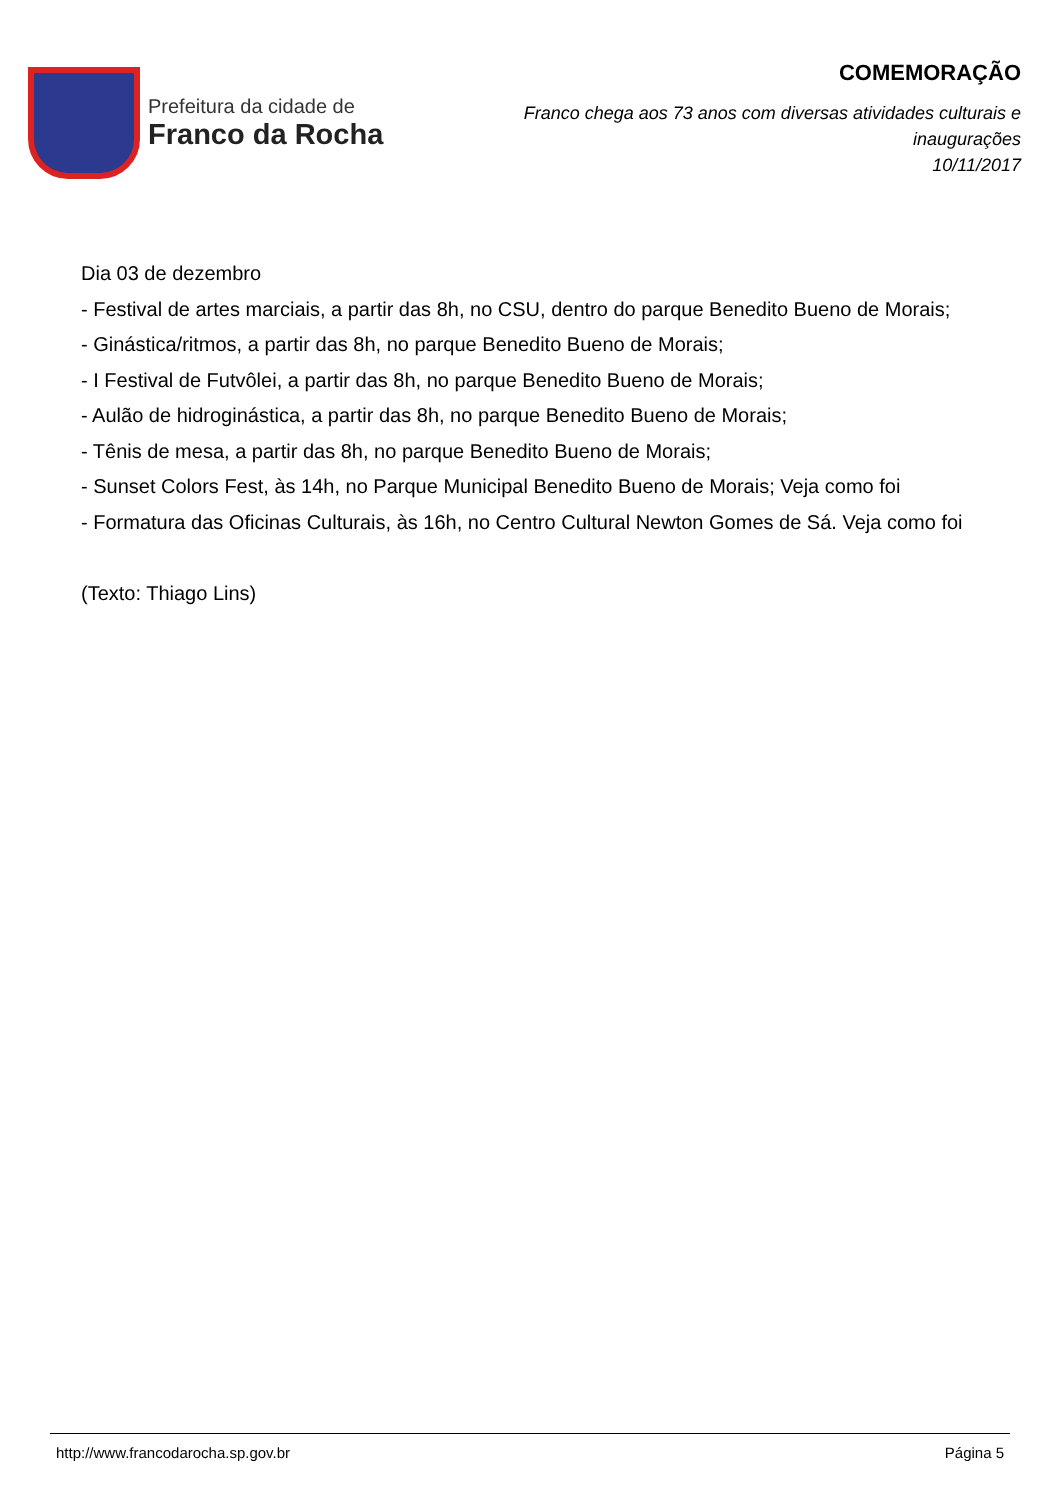Prefeitura da cidade de
Franco da Rocha
COMEMORAÇÃO
Franco chega aos 73 anos com diversas atividades culturais e inaugurações
10/11/2017
Dia 03 de dezembro
- Festival de artes marciais, a partir das 8h, no CSU, dentro do parque Benedito Bueno de Morais;
- Ginástica/ritmos, a partir das 8h, no parque Benedito Bueno de Morais;
- I Festival de Futvôlei, a partir das 8h, no parque Benedito Bueno de Morais;
- Aulão de hidroginástica, a partir das 8h, no parque Benedito Bueno de Morais;
- Tênis de mesa, a partir das 8h, no parque Benedito Bueno de Morais;
- Sunset Colors Fest, às 14h, no Parque Municipal Benedito Bueno de Morais; Veja como foi
- Formatura das Oficinas Culturais, às 16h, no Centro Cultural Newton Gomes de Sá. Veja como foi
(Texto: Thiago Lins)
http://www.francodarocha.sp.gov.br Página 5